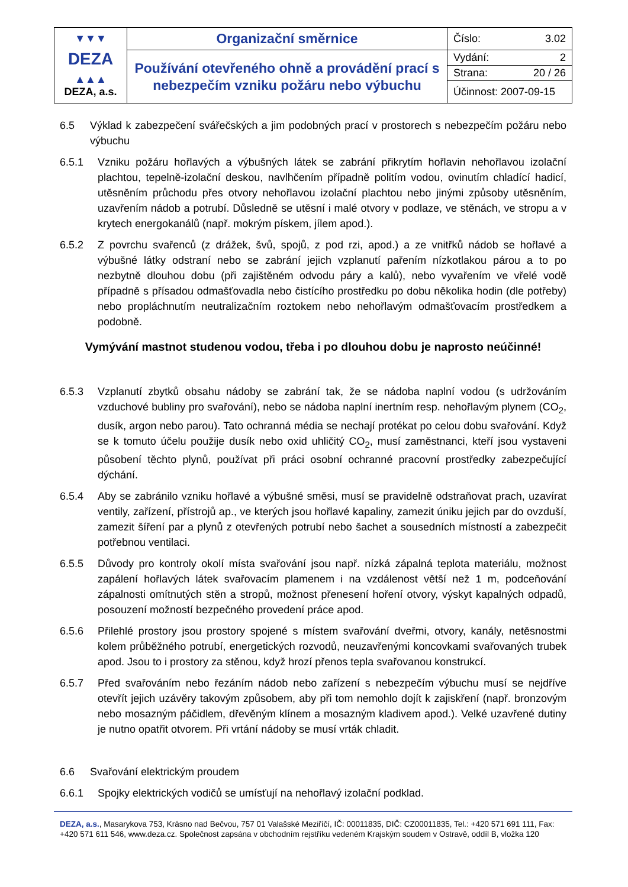| ▼▼▼ DEZA ▲▲▲ DEZA, a.s. | Organizační směrnice | Číslo: 3.02 |
| | Používání otevřeného ohně a provádění prací s nebezpečím vzniku požáru nebo výbuchu | Vydání: 2 Strana: 20 / 26 Účinnost: 2007-09-15 |
6.5 Výklad k zabezpečení svářečských a jim podobných prací v prostorech s nebezpečím požáru nebo výbuchu
6.5.1 Vzniku požáru hořlavých a výbušných látek se zabrání přikrytím hořlavin nehořlavou izolační plachtou, tepelně-izolační deskou, navlhčením případně politím vodou, ovinutím chladící hadicí, utěsněním průchodu přes otvory nehořlavou izolační plachtou nebo jinými způsoby utěsněním, uzavřením nádob a potrubí. Důsledně se utěsní i malé otvory v podlaze, ve stěnách, ve stropu a v krytech energokanálů (např. mokrým pískem, jílem apod.).
6.5.2 Z povrchu svařenců (z drážek, švů, spojů, z pod rzi, apod.) a ze vnitřků nádob se hořlavé a výbušné látky odstraní nebo se zabrání jejich vzplanutí pařením nízkotlakou párou a to po nezbytně dlouhou dobu (při zajištěném odvodu páry a kalů), nebo vyvařením ve vřelé vodě případně s přísadou odmašťovadla nebo čistícího prostředku po dobu několika hodin (dle potřeby) nebo propláchnutím neutralizačním roztokem nebo nehořlavým odmašťovacím prostředkem a podobně.
Vymývání mastnot studenou vodou, třeba i po dlouhou dobu je naprosto neúčinné!
6.5.3 Vzplanutí zbytků obsahu nádoby se zabrání tak, že se nádoba naplní vodou (s udržováním vzduchové bubliny pro svařování), nebo se nádoba naplní inertním resp. nehořlavým plynem (CO<sub>2</sub>, dusík, argon nebo parou). Tato ochranná média se nechají protékat po celou dobu svařování. Když se k tomuto účelu použije dusík nebo oxid uhličitý CO<sub>2</sub>, musí zaměstnanci, kteří jsou vystaveni působení těchto plynů, používat při práci osobní ochranné pracovní prostředky zabezpečující dýchání.
6.5.4 Aby se zabránilo vzniku hořlavé a výbušné směsi, musí se pravidelně odstraňovat prach, uzavírat ventily, zařízení, přístrojů ap., ve kterých jsou hořlavé kapaliny, zamezit úniku jejich par do ovzduší, zamezit šíření par a plynů z otevřených potrubí nebo šachet a sousedních místností a zabezpečit potřebnou ventilaci.
6.5.5 Důvody pro kontroly okolí místa svařování jsou např. nízká zápalná teplota materiálu, možnost zapálení hořlavých látek svařovacím plamenem i na vzdálenost větší než 1 m, podceňování zápalnosti omítnutých stěn a stropů, možnost přenesení hoření otvory, výskyt kapalných odpadů, posouzení možností bezpečného provedení práce apod.
6.5.6 Přilehlé prostory jsou prostory spojené s místem svařování dveřmi, otvory, kanály, netěsnostmi kolem průběžného potrubí, energetických rozvodů, neuzavřenými koncovkami svařovaných trubek apod. Jsou to i prostory za stěnou, když hrozí přenos tepla svařovanou konstrukcí.
6.5.7 Před svařováním nebo řezáním nádob nebo zařízení s nebezpečím výbuchu musí se nejdříve otevřít jejich uzávěry takovým způsobem, aby při tom nemohlo dojít k zajiskření (např. bronzovým nebo mosazným páčidlem, dřevěným klínem a mosazným kladivem apod.). Velké uzavřené dutiny je nutno opatřit otvorem. Při vrtání nádoby se musí vrták chladit.
6.6 Svařování elektrickým proudem
6.6.1 Spojky elektrických vodičů se umísťují na nehořlavý izolační podklad.
DEZA, a.s., Masarykova 753, Krásno nad Bečvou, 757 01 Valašské Meziříčí, IČ: 00011835, DIČ: CZ00011835, Tel.: +420 571 691 111, Fax: +420 571 611 546, www.deza.cz. Společnost zapsána v obchodním rejstříku vedeném Krajským soudem v Ostravě, oddíl B, vložka 120